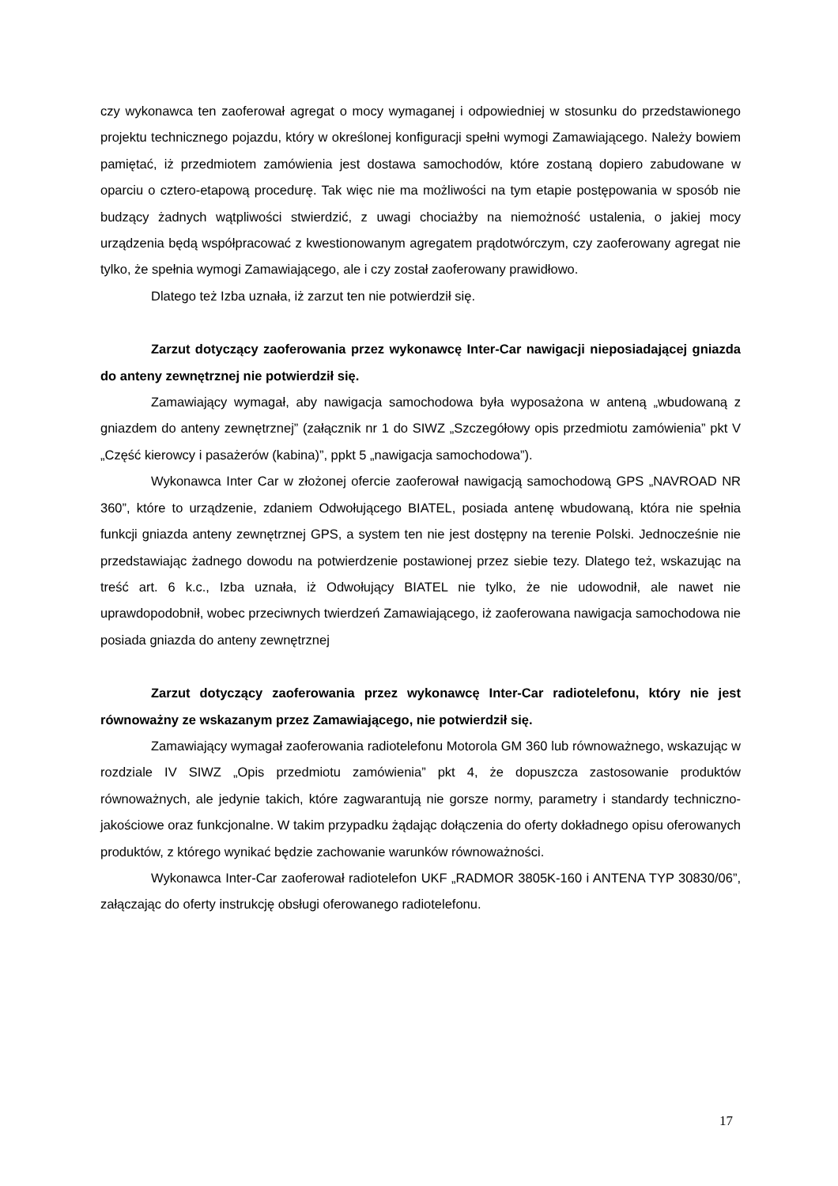czy wykonawca ten zaoferował agregat o mocy wymaganej i odpowiedniej w stosunku do przedstawionego projektu technicznego pojazdu, który w określonej konfiguracji spełni wymogi Zamawiającego. Należy bowiem pamiętać, iż przedmiotem zamówienia jest dostawa samochodów, które zostaną dopiero zabudowane w oparciu o cztero-etapową procedurę. Tak więc nie ma możliwości na tym etapie postępowania w sposób nie budzący żadnych wątpliwości stwierdzić, z uwagi chociażby na niemożność ustalenia, o jakiej mocy urządzenia będą współpracować z kwestionowanym agregatem prądotwórczym, czy zaoferowany agregat nie tylko, że spełnia wymogi Zamawiającego, ale i czy został zaoferowany prawidłowo.
Dlatego też Izba uznała, iż zarzut ten nie potwierdził się.
Zarzut dotyczący zaoferowania przez wykonawcę Inter-Car nawigacji nieposiadającej gniazda do anteny zewnętrznej nie potwierdził się.
Zamawiający wymagał, aby nawigacja samochodowa była wyposażona w anteną „wbudowaną z gniazdem do anteny zewnętrznej” (załącznik nr 1 do SIWZ „Szczegółowy opis przedmiotu zamówienia” pkt V „Część kierowcy i pasażerów (kabina)”, ppkt 5 „nawigacja samochodowa”).
Wykonawca Inter Car w złożonej ofercie zaoferował nawigacją samochodową GPS „NAVROAD NR 360”, które to urządzenie, zdaniem Odwołującego BIATEL, posiada antenę wbudowaną, która nie spełnia funkcji gniazda anteny zewnętrznej GPS, a system ten nie jest dostępny na terenie Polski. Jednocześnie nie przedstawiając żadnego dowodu na potwierdzenie postawionej przez siebie tezy. Dlatego też, wskazując na treść art. 6 k.c., Izba uznała, iż Odwołujący BIATEL nie tylko, że nie udowodnił, ale nawet nie uprawdopodobnił, wobec przeciwnych twierdzeń Zamawiającego, iż zaoferowana nawigacja samochodowa nie posiada gniazda do anteny zewnętrznej
Zarzut dotyczący zaoferowania przez wykonawcę Inter-Car radiotelefonu, który nie jest równoważny ze wskazanym przez Zamawiającego, nie potwierdził się.
Zamawiający wymagał zaoferowania radiotelefonu Motorola GM 360 lub równoważnego, wskazując w rozdziale IV SIWZ „Opis przedmiotu zamówienia” pkt 4, że dopuszcza zastosowanie produktów równoważnych, ale jedynie takich, które zagwarantują nie gorsze normy, parametry i standardy techniczno-jakościowe oraz funkcjonalne. W takim przypadku żądając dołączenia do oferty dokładnego opisu oferowanych produktów, z którego wynikać będzie zachowanie warunków równoważności.
Wykonawca Inter-Car zaoferował radiotelefon UKF „RADMOR 3805K-160 i ANTENA TYP 30830/06”, załączając do oferty instrukcję obsługi oferowanego radiotelefonu.
17